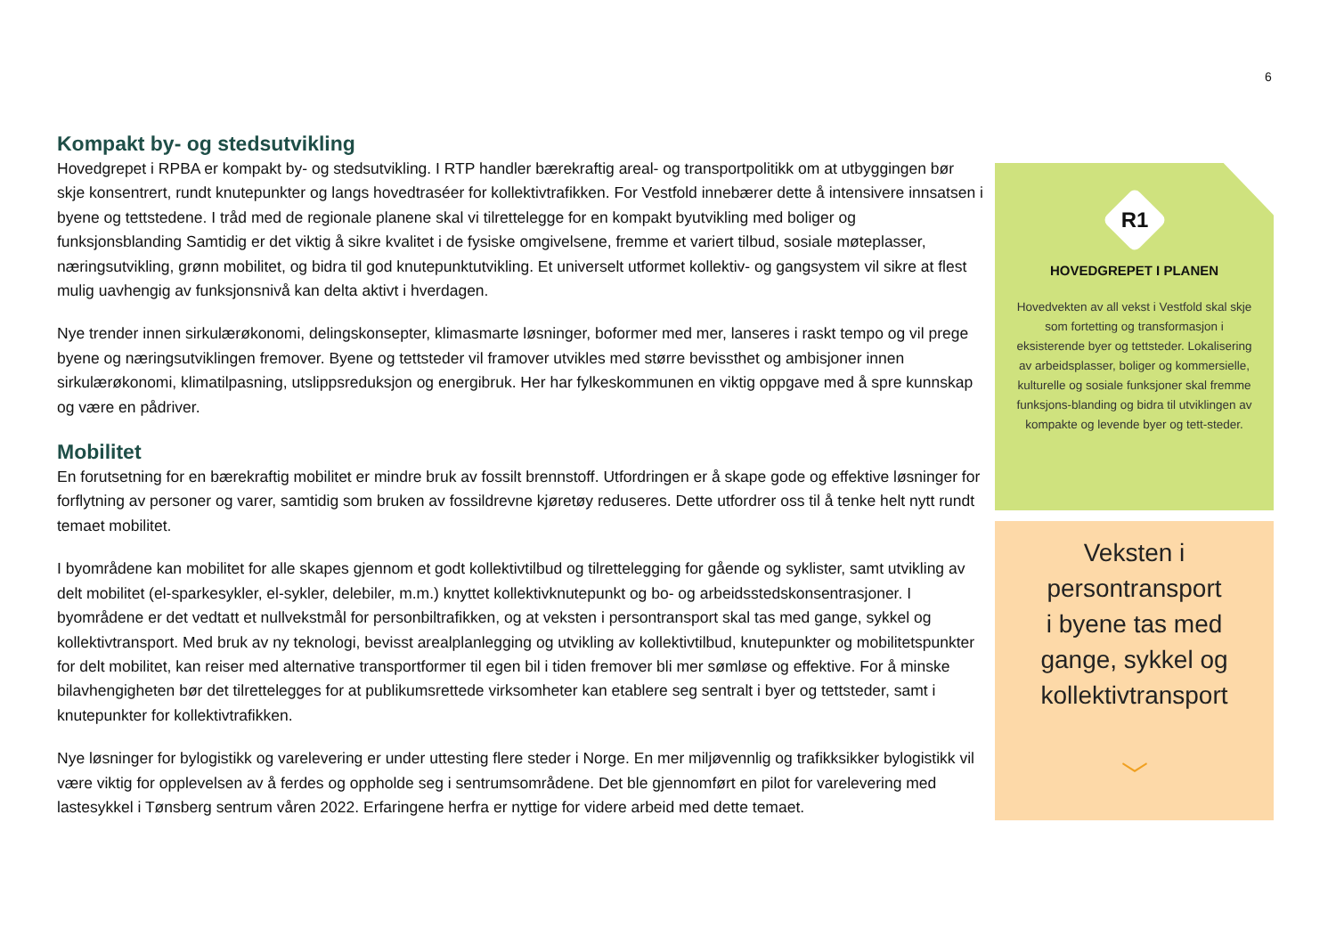6
Kompakt by- og stedsutvikling
Hovedgrepet i RPBA er kompakt by- og stedsutvikling. I RTP handler bærekraftig areal- og transportpolitikk om at utbyggingen bør skje konsentrert, rundt knutepunkter og langs hovedtraséer for kollektivtrafikken. For Vestfold innebærer dette å intensivere innsatsen i byene og tettstedene. I tråd med de regionale planene skal vi tilrettelegge for en kompakt byutvikling med boliger og funksjonsblanding Samtidig er det viktig å sikre kvalitet i de fysiske omgivelsene, fremme et variert tilbud, sosiale møteplasser, næringsutvikling, grønn mobilitet, og bidra til god knutepunktutvikling. Et universelt utformet kollektiv- og gangsystem vil sikre at flest mulig uavhengig av funksjonsnivå kan delta aktivt i hverdagen.
Nye trender innen sirkulærøkonomi, delingskonsepter, klimasmarte løsninger, boformer med mer, lanseres i raskt tempo og vil prege byene og næringsutviklingen fremover. Byene og tettsteder vil framover utvikles med større bevissthet og ambisjoner innen sirkulærøkonomi, klimatilpasning, utslippsreduksjon og energibruk. Her har fylkeskommunen en viktig oppgave med å spre kunnskap og være en pådriver.
Mobilitet
En forutsetning for en bærekraftig mobilitet er mindre bruk av fossilt brennstoff. Utfordringen er å skape gode og effektive løsninger for forflytning av personer og varer, samtidig som bruken av fossildrevne kjøretøy reduseres. Dette utfordrer oss til å tenke helt nytt rundt temaet mobilitet.
I byområdene kan mobilitet for alle skapes gjennom et godt kollektivtilbud og tilrettelegging for gående og syklister, samt utvikling av delt mobilitet (el-sparkesykler, el-sykler, delebiler, m.m.) knyttet kollektivknutepunkt og bo- og arbeidsstedskonsentrasjoner. I byområdene er det vedtatt et nullvekstmål for personbiltrafikken, og at veksten i persontransport skal tas med gange, sykkel og kollektivtransport. Med bruk av ny teknologi, bevisst arealplanlegging og utvikling av kollektivtilbud, knutepunkter og mobilitetspunkter for delt mobilitet, kan reiser med alternative transportformer til egen bil i tiden fremover bli mer sømløse og effektive. For å minske bilavhengigheten bør det tilrettelegges for at publikumsrettede virksomheter kan etablere seg sentralt i byer og tettsteder, samt i knutepunkter for kollektivtrafikken.
Nye løsninger for bylogistikk og varelevering er under uttesting flere steder i Norge. En mer miljøvennlig og trafikksikker bylogistikk vil være viktig for opplevelsen av å ferdes og oppholde seg i sentrumsområdene. Det ble gjennomført en pilot for varelevering med lastesykkel i Tønsberg sentrum våren 2022. Erfaringene herfra er nyttige for videre arbeid med dette temaet.
R1
HOVEDGREPET I PLANEN
Hovedvekten av all vekst i Vestfold skal skje som fortetting og transformasjon i eksisterende byer og tettsteder. Lokalisering av arbeidsplasser, boliger og kommersielle, kulturelle og sosiale funksjoner skal fremme funksjons-blanding og bidra til utviklingen av kompakte og levende byer og tett-steder.
Veksten i
persontransport
i byene tas med
gange, sykkel og
kollektivtransport
﹀